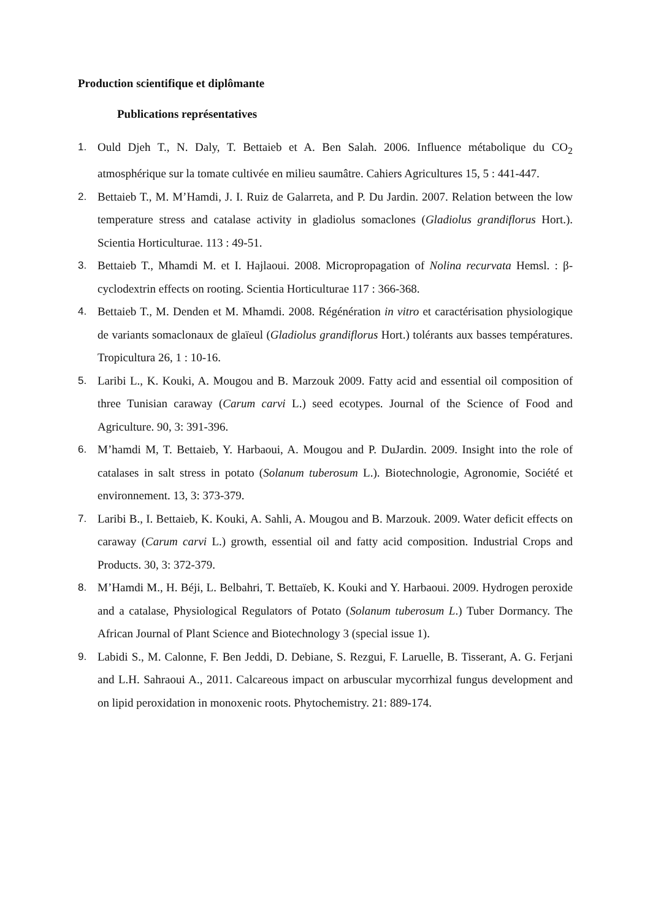Production scientifique et diplômante
Publications représentatives
1. Ould Djeh T., N. Daly, T. Bettaieb et A. Ben Salah. 2006. Influence métabolique du CO<sub>2</sub> atmosphérique sur la tomate cultivée en milieu saumâtre. Cahiers Agricultures 15, 5 : 441-447.
2. Bettaieb T., M. M’Hamdi, J. I. Ruiz de Galarreta, and P. Du Jardin. 2007. Relation between the low temperature stress and catalase activity in gladiolus somaclones (Gladiolus grandiflorus Hort.). Scientia Horticulturae. 113 : 49-51.
3. Bettaieb T., Mhamdi M. et I. Hajlaoui. 2008. Micropropagation of Nolina recurvata Hemsl. : β-cyclodextrin effects on rooting. Scientia Horticulturae 117 : 366-368.
4. Bettaieb T., M. Denden et M. Mhamdi. 2008. Régénération in vitro et caractérisation physiologique de variants somaclonaux de glaïeul (Gladiolus grandiflorus Hort.) tolérants aux basses températures. Tropicultura 26, 1 : 10-16.
5. Laribi L., K. Kouki, A. Mougou and B. Marzouk 2009. Fatty acid and essential oil composition of three Tunisian caraway (Carum carvi L.) seed ecotypes. Journal of the Science of Food and Agriculture. 90, 3: 391-396.
6. M’hamdi M, T. Bettaieb, Y. Harbaoui, A. Mougou and P. DuJardin. 2009. Insight into the role of catalases in salt stress in potato (Solanum tuberosum L.). Biotechnologie, Agronomie, Société et environnement. 13, 3: 373-379.
7. Laribi B., I. Bettaieb, K. Kouki, A. Sahli, A. Mougou and B. Marzouk. 2009. Water deficit effects on caraway (Carum carvi L.) growth, essential oil and fatty acid composition. Industrial Crops and Products. 30, 3: 372-379.
8. M’Hamdi M., H. Béji, L. Belbahri, T. Bettaïeb, K. Kouki and Y. Harbaoui. 2009. Hydrogen peroxide and a catalase, Physiological Regulators of Potato (Solanum tuberosum L.) Tuber Dormancy. The African Journal of Plant Science and Biotechnology 3 (special issue 1).
9. Labidi S., M. Calonne, F. Ben Jeddi, D. Debiane, S. Rezgui, F. Laruelle, B. Tisserant, A. G. Ferjani and L.H. Sahraoui A., 2011. Calcareous impact on arbuscular mycorrhizal fungus development and on lipid peroxidation in monoxenic roots. Phytochemistry. 21: 889-174.